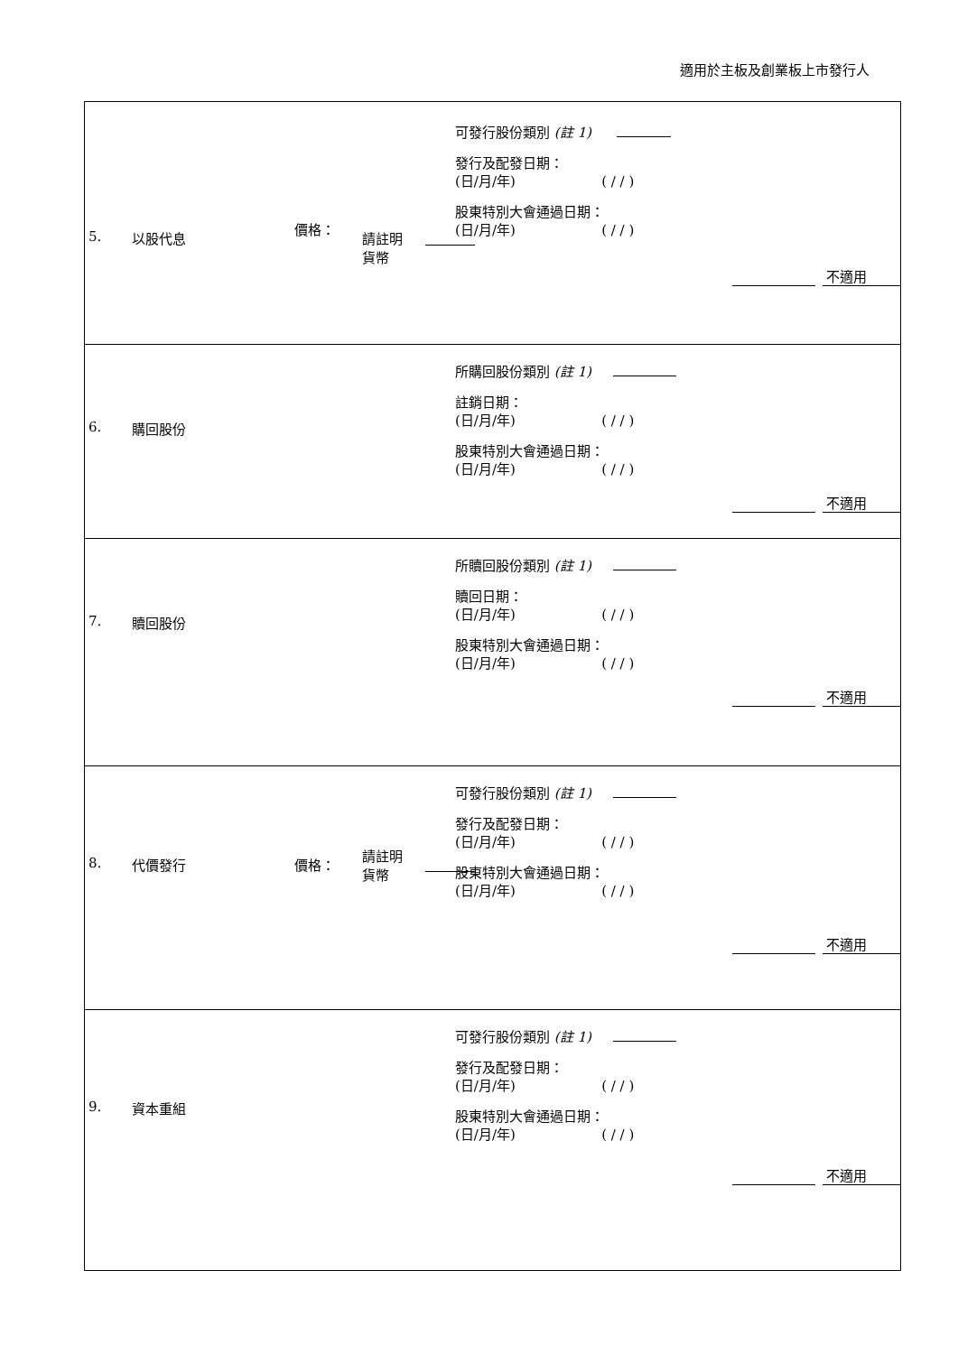適用於主板及創業板上市發行人
| 5. 以股代息 價格： 請註明 貨幣 可發行股份類別 (註 1) 發行及配發日期： (日/月/年) ( / / ) 股東特別大會通過日期： (日/月/年) ( / / ) 不適用 |
| 6. 購回股份 所購回股份類別 (註 1) 註銷日期： (日/月/年) ( / / ) 股東特別大會通過日期： (日/月/年) ( / / ) 不適用 |
| 7. 贖回股份 所贖回股份類別 (註 1) 贖回日期： (日/月/年) ( / / ) 股東特別大會通過日期： (日/月/年) ( / / ) 不適用 |
| 8. 代價發行 價格： 請註明 貨幣 可發行股份類別 (註 1) 發行及配發日期： (日/月/年) ( / / ) 股東特別大會通過日期： (日/月/年) ( / / ) 不適用 |
| 9. 資本重組 可發行股份類別 (註 1) 發行及配發日期： (日/月/年) ( / / ) 股東特別大會通過日期： (日/月/年) ( / / ) 不適用 |